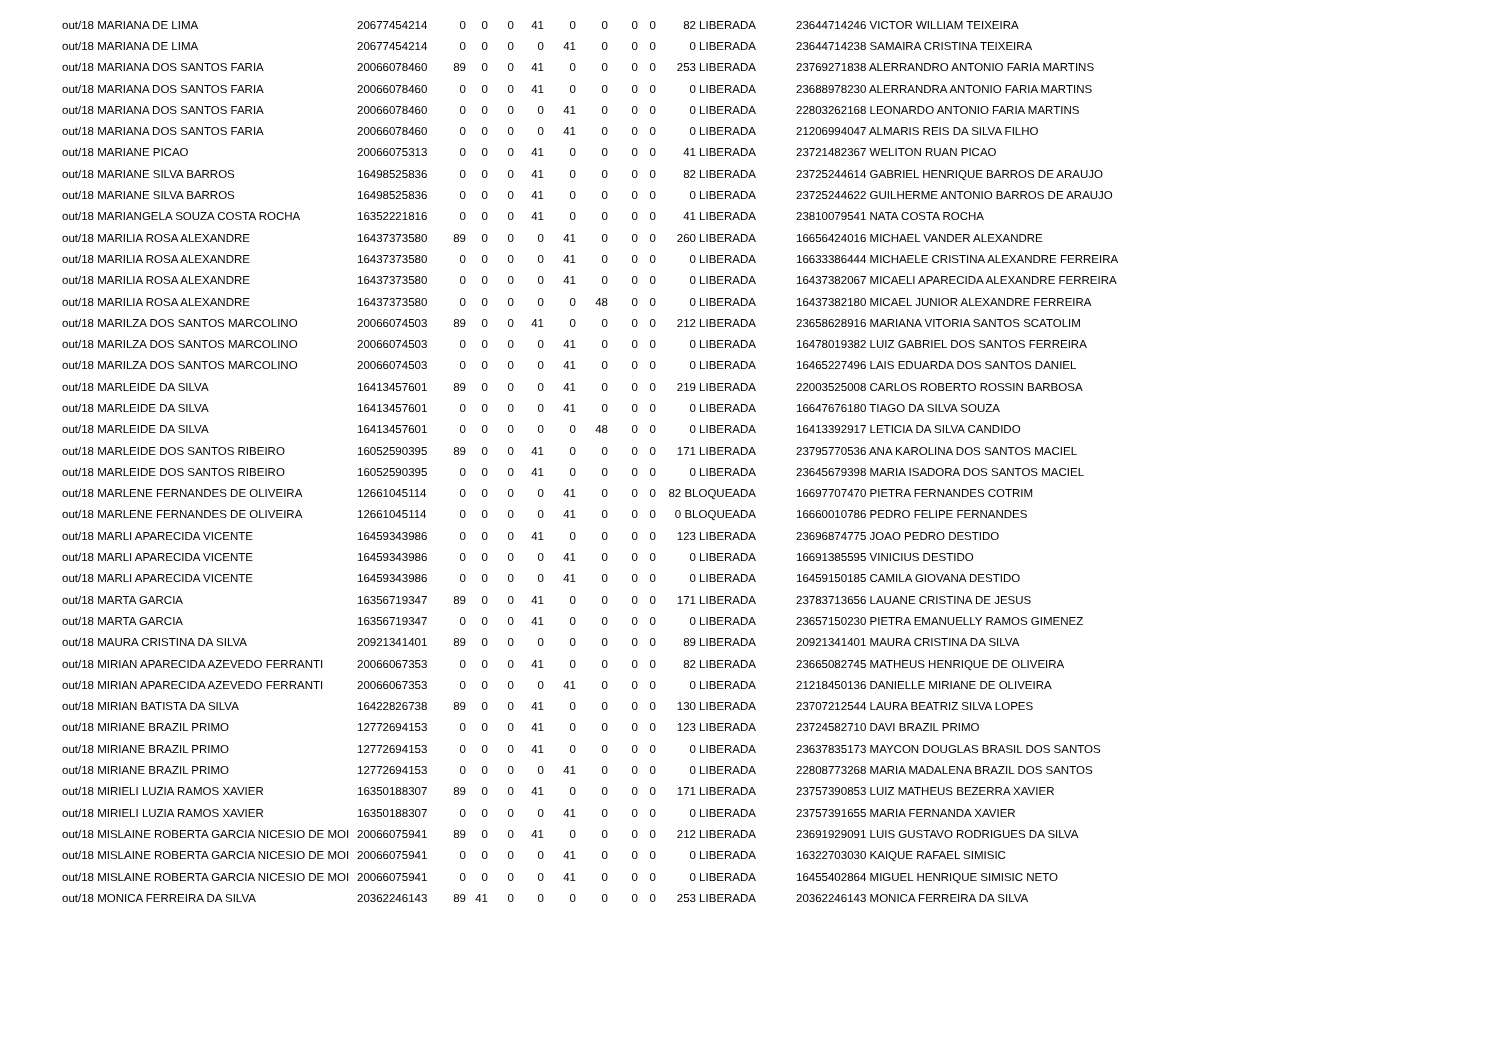| out/18 MARIANA DE LIMA | 20677454214 | 0 | 0 | 0 | 41 | 0 | 0 | 0 | 0 | 82 LIBERADA | | 23644714246 VICTOR WILLIAM TEIXEIRA |
| out/18 MARIANA DE LIMA | 20677454214 | 0 | 0 | 0 | 0 | 41 | 0 | 0 | 0 | 0 LIBERADA | | 23644714238 SAMAIRA CRISTINA TEIXEIRA |
| out/18 MARIANA DOS SANTOS FARIA | 20066078460 | 89 | 0 | 0 | 41 | 0 | 0 | 0 | 0 | 253 LIBERADA | | 23769271838 ALERRANDRO ANTONIO FARIA MARTINS |
| out/18 MARIANA DOS SANTOS FARIA | 20066078460 | 0 | 0 | 0 | 41 | 0 | 0 | 0 | 0 | 0 LIBERADA | | 23688978230 ALERRANDRA ANTONIO FARIA MARTINS |
| out/18 MARIANA DOS SANTOS FARIA | 20066078460 | 0 | 0 | 0 | 0 | 41 | 0 | 0 | 0 | 0 LIBERADA | | 22803262168 LEONARDO ANTONIO FARIA MARTINS |
| out/18 MARIANA DOS SANTOS FARIA | 20066078460 | 0 | 0 | 0 | 0 | 41 | 0 | 0 | 0 | 0 LIBERADA | | 21206994047 ALMARIS REIS DA SILVA FILHO |
| out/18 MARIANE PICAO | 20066075313 | 0 | 0 | 0 | 41 | 0 | 0 | 0 | 0 | 41 LIBERADA | | 23721482367 WELITON RUAN PICAO |
| out/18 MARIANE SILVA BARROS | 16498525836 | 0 | 0 | 0 | 41 | 0 | 0 | 0 | 0 | 82 LIBERADA | | 23725244614 GABRIEL HENRIQUE BARROS DE ARAUJO |
| out/18 MARIANE SILVA BARROS | 16498525836 | 0 | 0 | 0 | 41 | 0 | 0 | 0 | 0 | 0 LIBERADA | | 23725244622 GUILHERME ANTONIO BARROS DE ARAUJO |
| out/18 MARIANGELA SOUZA COSTA ROCHA | 16352221816 | 0 | 0 | 0 | 41 | 0 | 0 | 0 | 0 | 41 LIBERADA | | 23810079541 NATA COSTA ROCHA |
| out/18 MARILIA ROSA ALEXANDRE | 16437373580 | 89 | 0 | 0 | 0 | 41 | 0 | 0 | 0 | 260 LIBERADA | | 16656424016 MICHAEL VANDER ALEXANDRE |
| out/18 MARILIA ROSA ALEXANDRE | 16437373580 | 0 | 0 | 0 | 0 | 41 | 0 | 0 | 0 | 0 LIBERADA | | 16633386444 MICHAELE CRISTINA ALEXANDRE FERREIRA |
| out/18 MARILIA ROSA ALEXANDRE | 16437373580 | 0 | 0 | 0 | 0 | 41 | 0 | 0 | 0 | 0 LIBERADA | | 16437382067 MICAELI APARECIDA ALEXANDRE FERREIRA |
| out/18 MARILIA ROSA ALEXANDRE | 16437373580 | 0 | 0 | 0 | 0 | 0 | 48 | 0 | 0 | 0 LIBERADA | | 16437382180 MICAEL JUNIOR ALEXANDRE FERREIRA |
| out/18 MARILZA DOS SANTOS MARCOLINO | 20066074503 | 89 | 0 | 0 | 41 | 0 | 0 | 0 | 0 | 212 LIBERADA | | 23658628916 MARIANA VITORIA SANTOS SCATOLIM |
| out/18 MARILZA DOS SANTOS MARCOLINO | 20066074503 | 0 | 0 | 0 | 0 | 41 | 0 | 0 | 0 | 0 LIBERADA | | 16478019382 LUIZ GABRIEL DOS SANTOS FERREIRA |
| out/18 MARILZA DOS SANTOS MARCOLINO | 20066074503 | 0 | 0 | 0 | 0 | 41 | 0 | 0 | 0 | 0 LIBERADA | | 16465227496 LAIS EDUARDA DOS SANTOS DANIEL |
| out/18 MARLEIDE DA SILVA | 16413457601 | 89 | 0 | 0 | 0 | 41 | 0 | 0 | 0 | 219 LIBERADA | | 22003525008 CARLOS ROBERTO ROSSIN BARBOSA |
| out/18 MARLEIDE DA SILVA | 16413457601 | 0 | 0 | 0 | 0 | 41 | 0 | 0 | 0 | 0 LIBERADA | | 16647676180 TIAGO DA SILVA SOUZA |
| out/18 MARLEIDE DA SILVA | 16413457601 | 0 | 0 | 0 | 0 | 0 | 48 | 0 | 0 | 0 LIBERADA | | 16413392917 LETICIA DA SILVA CANDIDO |
| out/18 MARLEIDE DOS SANTOS RIBEIRO | 16052590395 | 89 | 0 | 0 | 41 | 0 | 0 | 0 | 0 | 171 LIBERADA | | 23795770536 ANA KAROLINA DOS SANTOS MACIEL |
| out/18 MARLEIDE DOS SANTOS RIBEIRO | 16052590395 | 0 | 0 | 0 | 41 | 0 | 0 | 0 | 0 | 0 LIBERADA | | 23645679398 MARIA ISADORA DOS SANTOS MACIEL |
| out/18 MARLENE FERNANDES DE OLIVEIRA | 12661045114 | 0 | 0 | 0 | 0 | 41 | 0 | 0 | 0 | 82 BLOQUEADA | | 16697707470 PIETRA FERNANDES COTRIM |
| out/18 MARLENE FERNANDES DE OLIVEIRA | 12661045114 | 0 | 0 | 0 | 0 | 41 | 0 | 0 | 0 | 0 BLOQUEADA | | 16660010786 PEDRO FELIPE FERNANDES |
| out/18 MARLI APARECIDA VICENTE | 16459343986 | 0 | 0 | 0 | 41 | 0 | 0 | 0 | 0 | 123 LIBERADA | | 23696874775 JOAO PEDRO DESTIDO |
| out/18 MARLI APARECIDA VICENTE | 16459343986 | 0 | 0 | 0 | 0 | 41 | 0 | 0 | 0 | 0 LIBERADA | | 16691385595 VINICIUS DESTIDO |
| out/18 MARLI APARECIDA VICENTE | 16459343986 | 0 | 0 | 0 | 0 | 41 | 0 | 0 | 0 | 0 LIBERADA | | 16459150185 CAMILA GIOVANA DESTIDO |
| out/18 MARTA GARCIA | 16356719347 | 89 | 0 | 0 | 41 | 0 | 0 | 0 | 0 | 171 LIBERADA | | 23783713656 LAUANE CRISTINA DE JESUS |
| out/18 MARTA GARCIA | 16356719347 | 0 | 0 | 0 | 41 | 0 | 0 | 0 | 0 | 0 LIBERADA | | 23657150230 PIETRA EMANUELLY RAMOS GIMENEZ |
| out/18 MAURA CRISTINA DA SILVA | 20921341401 | 89 | 0 | 0 | 0 | 0 | 0 | 0 | 0 | 89 LIBERADA | | 20921341401 MAURA CRISTINA DA SILVA |
| out/18 MIRIAN APARECIDA AZEVEDO FERRANTI | 20066067353 | 0 | 0 | 0 | 41 | 0 | 0 | 0 | 0 | 82 LIBERADA | | 23665082745 MATHEUS HENRIQUE DE OLIVEIRA |
| out/18 MIRIAN APARECIDA AZEVEDO FERRANTI | 20066067353 | 0 | 0 | 0 | 0 | 41 | 0 | 0 | 0 | 0 LIBERADA | | 21218450136 DANIELLE MIRIANE DE OLIVEIRA |
| out/18 MIRIAN BATISTA DA SILVA | 16422826738 | 89 | 0 | 0 | 41 | 0 | 0 | 0 | 0 | 130 LIBERADA | | 23707212544 LAURA BEATRIZ SILVA LOPES |
| out/18 MIRIANE BRAZIL PRIMO | 12772694153 | 0 | 0 | 0 | 41 | 0 | 0 | 0 | 0 | 123 LIBERADA | | 23724582710 DAVI BRAZIL PRIMO |
| out/18 MIRIANE BRAZIL PRIMO | 12772694153 | 0 | 0 | 0 | 41 | 0 | 0 | 0 | 0 | 0 LIBERADA | | 23637835173 MAYCON DOUGLAS BRASIL DOS SANTOS |
| out/18 MIRIANE BRAZIL PRIMO | 12772694153 | 0 | 0 | 0 | 0 | 41 | 0 | 0 | 0 | 0 LIBERADA | | 22808773268 MARIA MADALENA BRAZIL DOS SANTOS |
| out/18 MIRIELI LUZIA RAMOS XAVIER | 16350188307 | 89 | 0 | 0 | 41 | 0 | 0 | 0 | 0 | 171 LIBERADA | | 23757390853 LUIZ MATHEUS BEZERRA XAVIER |
| out/18 MIRIELI LUZIA RAMOS XAVIER | 16350188307 | 0 | 0 | 0 | 0 | 41 | 0 | 0 | 0 | 0 LIBERADA | | 23757391655 MARIA FERNANDA XAVIER |
| out/18 MISLAINE ROBERTA GARCIA NICESIO DE MOI | 20066075941 | 89 | 0 | 0 | 41 | 0 | 0 | 0 | 0 | 212 LIBERADA | | 23691929091 LUIS GUSTAVO RODRIGUES DA SILVA |
| out/18 MISLAINE ROBERTA GARCIA NICESIO DE MOI | 20066075941 | 0 | 0 | 0 | 0 | 41 | 0 | 0 | 0 | 0 LIBERADA | | 16322703030 KAIQUE RAFAEL SIMISIC |
| out/18 MISLAINE ROBERTA GARCIA NICESIO DE MOI | 20066075941 | 0 | 0 | 0 | 0 | 41 | 0 | 0 | 0 | 0 LIBERADA | | 16455402864 MIGUEL HENRIQUE SIMISIC NETO |
| out/18 MONICA FERREIRA DA SILVA | 20362246143 | 89 | 41 | 0 | 0 | 0 | 0 | 0 | 0 | 253 LIBERADA | | 20362246143 MONICA FERREIRA DA SILVA |